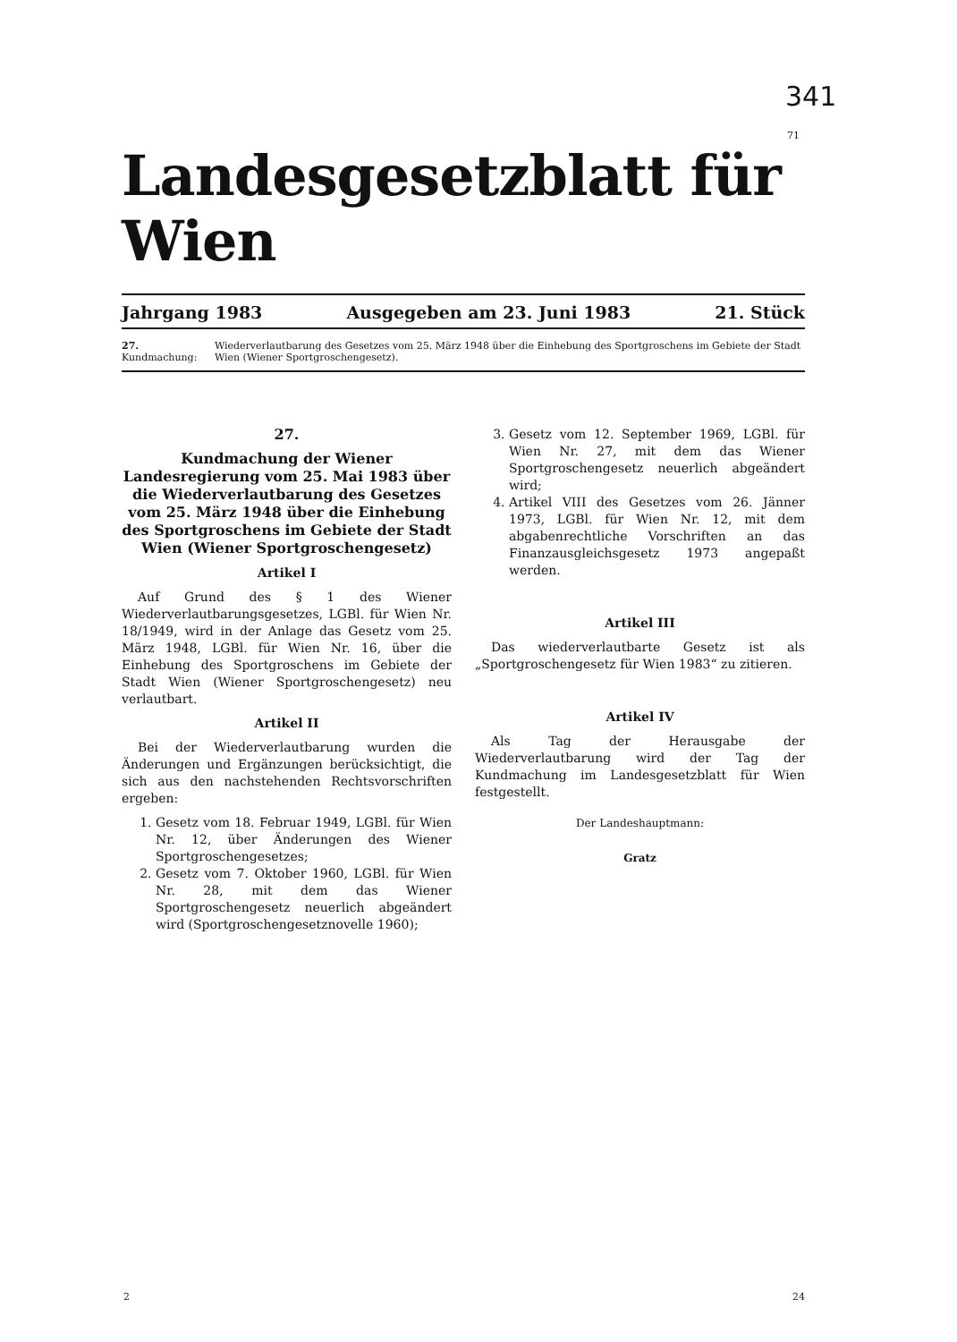341
71
Landesgesetzblatt für Wien
Jahrgang 1983 Ausgegeben am 23. Juni 1983 21. Stück
27. Kundmachung: Wiederverlautbarung des Gesetzes vom 25. März 1948 über die Einhebung des Sportgroschens im Gebiete der Stadt Wien (Wiener Sportgroschengesetz).
27.
Kundmachung der Wiener Landesregierung vom 25. Mai 1983 über die Wiederverlautbarung des Gesetzes vom 25. März 1948 über die Einhebung des Sportgroschens im Gebiete der Stadt Wien (Wiener Sportgroschengesetz)
Artikel I
Auf Grund des § 1 des Wiener Wiederverlautbarungsgesetzes, LGBl. für Wien Nr. 18/1949, wird in der Anlage das Gesetz vom 25. März 1948, LGBl. für Wien Nr. 16, über die Einhebung des Sportgroschens im Gebiete der Stadt Wien (Wiener Sportgroschengesetz) neu verlautbart.
Artikel II
Bei der Wiederverlautbarung wurden die Änderungen und Ergänzungen berücksichtigt, die sich aus den nachstehenden Rechtsvorschriften ergeben:
1. Gesetz vom 18. Februar 1949, LGBl. für Wien Nr. 12, über Änderungen des Wiener Sportgroschengesetzes;
2. Gesetz vom 7. Oktober 1960, LGBl. für Wien Nr. 28, mit dem das Wiener Sportgroschengesetz neuerlich abgeändert wird (Sportgroschengesetznovelle 1960);
3. Gesetz vom 12. September 1969, LGBl. für Wien Nr. 27, mit dem das Wiener Sportgroschengesetz neuerlich abgeändert wird;
4. Artikel VIII des Gesetzes vom 26. Jänner 1973, LGBl. für Wien Nr. 12, mit dem abgabenrechtliche Vorschriften an das Finanzausgleichsgesetz 1973 angepaßt werden.
Artikel III
Das wiederverlautbarte Gesetz ist als „Sportgroschengesetz für Wien 1983“ zu zitieren.
Artikel IV
Als Tag der Herausgabe der Wiederverlautbarung wird der Tag der Kundmachung im Landesgesetzblatt für Wien festgestellt.
Der Landeshauptmann:
Gratz
2 24